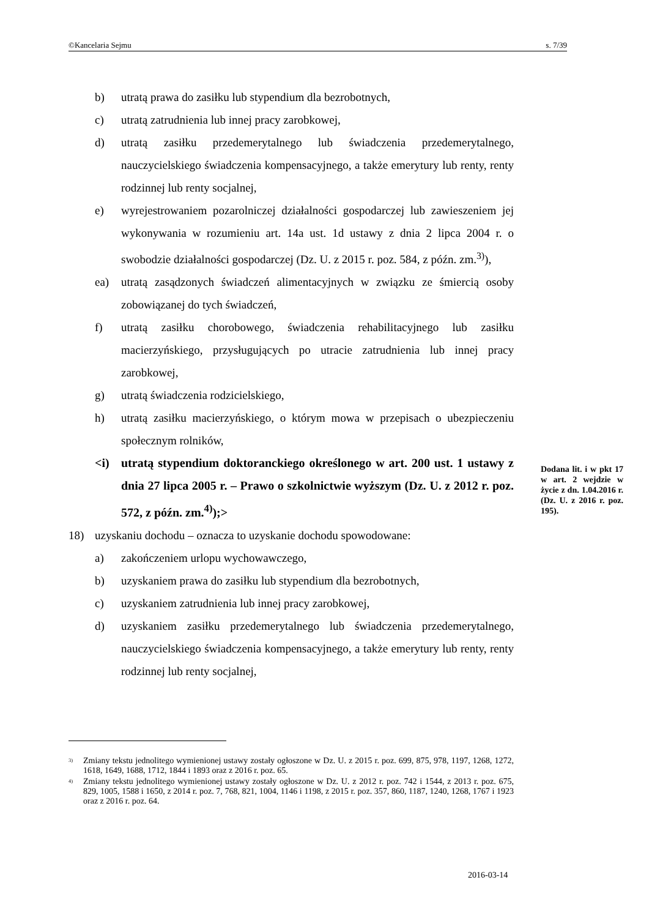©Kancelaria Sejmu s. 7/39
b) utratą prawa do zasiłku lub stypendium dla bezrobotnych,
c) utratą zatrudnienia lub innej pracy zarobkowej,
d) utratą zasiłku przedemerytalnego lub świadczenia przedemerytalnego, nauczycielskiego świadczenia kompensacyjnego, a także emerytury lub renty, renty rodzinnej lub renty socjalnej,
e) wyrejestrowaniem pozarolniczej działalności gospodarczej lub zawieszeniem jej wykonywania w rozumieniu art. 14a ust. 1d ustawy z dnia 2 lipca 2004 r. o swobodzie działalności gospodarczej (Dz. U. z 2015 r. poz. 584, z późn. zm.<sup>3)</sup>),
ea) utratą zasądzonych świadczeń alimentacyjnych w związku ze śmiercią osoby zobowiązanej do tych świadczeń,
f) utratą zasiłku chorobowego, świadczenia rehabilitacyjnego lub zasiłku macierzyńskiego, przysługujących po utracie zatrudnienia lub innej pracy zarobkowej,
g) utratą świadczenia rodzicielskiego,
h) utratą zasiłku macierzyńskiego, o którym mowa w przepisach o ubezpieczeniu społecznym rolników,
<i) utratą stypendium doktoranckiego określonego w art. 200 ust. 1 ustawy z dnia 27 lipca 2005 r. – Prawo o szkolnictwie wyższym (Dz. U. z 2012 r. poz. 572, z późn. zm.<sup>4)</sup>);>
18) uzyskaniu dochodu – oznacza to uzyskanie dochodu spowodowane:
a) zakończeniem urlopu wychowawczego,
b) uzyskaniem prawa do zasiłku lub stypendium dla bezrobotnych,
c) uzyskaniem zatrudnienia lub innej pracy zarobkowej,
d) uzyskaniem zasiłku przedemerytalnego lub świadczenia przedemerytalnego, nauczycielskiego świadczenia kompensacyjnego, a także emerytury lub renty, renty rodzinnej lub renty socjalnej,
Dodana lit. i w pkt 17 w art. 2 wejdzie w życie z dn. 1.04.2016 r. (Dz. U. z 2016 r. poz. 195).
<sup>3)</sup> Zmiany tekstu jednolitego wymienionej ustawy zostały ogłoszone w Dz. U. z 2015 r. poz. 699, 875, 978, 1197, 1268, 1272, 1618, 1649, 1688, 1712, 1844 i 1893 oraz z 2016 r. poz. 65.
<sup>4)</sup> Zmiany tekstu jednolitego wymienionej ustawy zostały ogłoszone w Dz. U. z 2012 r. poz. 742 i 1544, z 2013 r. poz. 675, 829, 1005, 1588 i 1650, z 2014 r. poz. 7, 768, 821, 1004, 1146 i 1198, z 2015 r. poz. 357, 860, 1187, 1240, 1268, 1767 i 1923 oraz z 2016 r. poz. 64.
2016-03-14